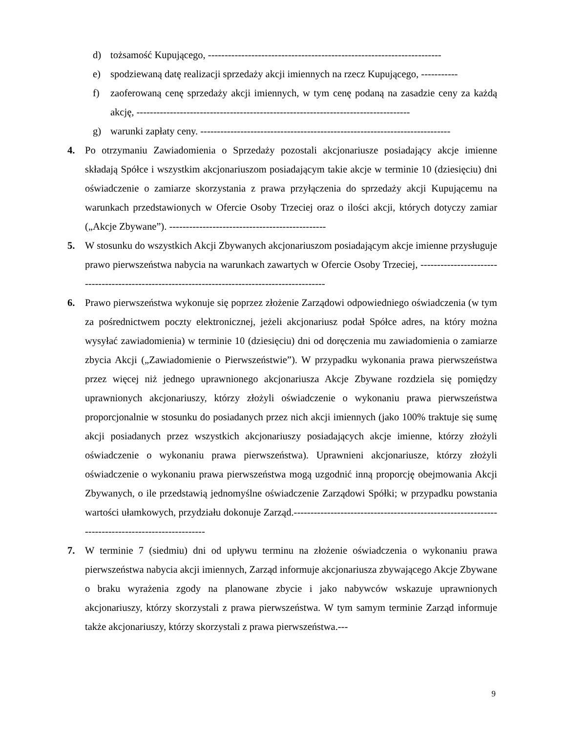d) tożsamość Kupującego, ----------------------------------------------------------------------
e) spodziewaną datę realizacji sprzedaży akcji imiennych na rzecz Kupującego, -----------
f) zaoferowaną cenę sprzedaży akcji imiennych, w tym cenę podaną na zasadzie ceny za każdą akcję, ----------------------------------------------------------------------------------
g) warunki zapłaty ceny. ---------------------------------------------------------------------------
4. Po otrzymaniu Zawiadomienia o Sprzedaży pozostali akcjonariusze posiadający akcje imienne składają Spółce i wszystkim akcjonariuszom posiadającym takie akcje w terminie 10 (dziesięciu) dni oświadczenie o zamiarze skorzystania z prawa przyłączenia do sprzedaży akcji Kupującemu na warunkach przedstawionych w Ofercie Osoby Trzeciej oraz o ilości akcji, których dotyczy zamiar („Akcje Zbywane”). -----------------------------------------------
5. W stosunku do wszystkich Akcji Zbywanych akcjonariuszom posiadającym akcje imienne przysługuje prawo pierwszeństwa nabycia na warunkach zawartych w Ofercie Osoby Trzeciej, -----------------------------------------------------------------------------------------------
6. Prawo pierwszeństwa wykonuje się poprzez złożenie Zarządowi odpowiedniego oświadczenia (w tym za pośrednictwem poczty elektronicznej, jeżeli akcjonariusz podał Spółce adres, na który można wysyłać zawiadomienia) w terminie 10 (dziesięciu) dni od doręczenia mu zawiadomienia o zamiarze zbycia Akcji („Zawiadomienie o Pierwszeństwie”). W przypadku wykonania prawa pierwszeństwa przez więcej niż jednego uprawnionego akcjonariusza Akcje Zbywane rozdziela się pomiędzy uprawnionych akcjonariuszy, którzy złożyli oświadczenie o wykonaniu prawa pierwszeństwa proporcjonalnie w stosunku do posiadanych przez nich akcji imiennych (jako 100% traktuje się sumę akcji posiadanych przez wszystkich akcjonariuszy posiadających akcje imienne, którzy złożyli oświadczenie o wykonaniu prawa pierwszeństwa). Uprawnieni akcjonariusze, którzy złożyli oświadczenie o wykonaniu prawa pierwszeństwa mogą uzgodnić inną proporcję obejmowania Akcji Zbywanych, o ile przedstawią jednomyślne oświadczenie Zarządowi Spółki; w przypadku powstania wartości ułamkowych, przydziału dokonuje Zarząd.-------------------------------------------------------------------------------------------------
7. W terminie 7 (siedmiu) dni od upływu terminu na złożenie oświadczenia o wykonaniu prawa pierwszeństwa nabycia akcji imiennych, Zarząd informuje akcjonariusza zbywającego Akcje Zbywane o braku wyrażenia zgody na planowane zbycie i jako nabywców wskazuje uprawnionych akcjonariuszy, którzy skorzystali z prawa pierwszeństwa. W tym samym terminie Zarząd informuje także akcjonariuszy, którzy skorzystali z prawa pierwszeństwa.---
9